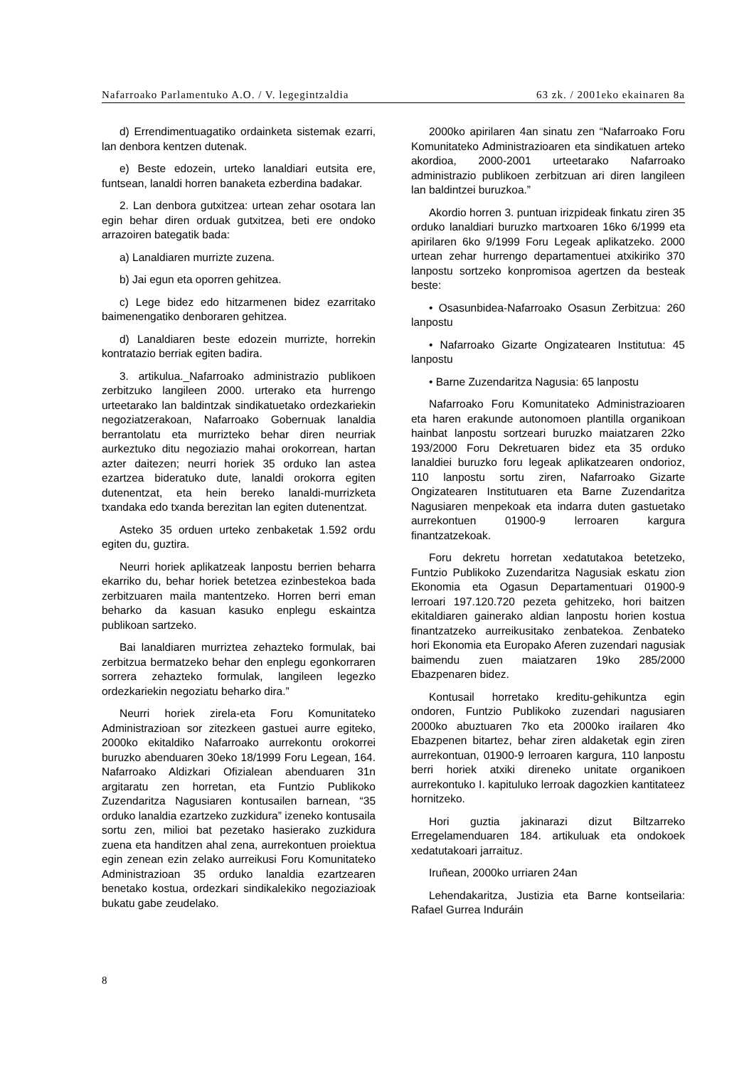Nafarroako Parlamentuko A.O. / V. legegintzaldia 63 zk. / 2001eko ekainaren 8a
d) Errendimentuagatiko ordainketa sistemak ezarri, lan denbora kentzen dutenak.
e) Beste edozein, urteko lanaldiari eutsita ere, funtsean, lanaldi horren banaketa ezberdina badakar.
2. Lan denbora gutxitzea: urtean zehar osotara lan egin behar diren orduak gutxitzea, beti ere ondoko arrazoiren bategatik bada:
a) Lanaldiaren murrizte zuzena.
b) Jai egun eta oporren gehitzea.
c) Lege bidez edo hitzarmenen bidez ezarritako baimenengatiko denboraren gehitzea.
d) Lanaldiaren beste edozein murrizte, horrekin kontratazio berriak egiten badira.
3. artikulua._Nafarroako administrazio publikoen zerbitzuko langileen 2000. urterako eta hurrengo urteetarako lan baldintzak sindikatuetako ordezkariekin negoziatzerakoan, Nafarroako Gobernuak lanaldia berrantolatu eta murrizteko behar diren neurriak aurkeztuko ditu negoziazio mahai orokorrean, hartan azter daitezen; neurri horiek 35 orduko lan astea ezartzea bideratuko dute, lanaldi orokorra egiten dutenentzat, eta hein bereko lanaldi-murrizketa txandaka edo txanda berezitan lan egiten dutenentzat.
Asteko 35 orduen urteko zenbaketak 1.592 ordu egiten du, guztira.
Neurri horiek aplikatzeak lanpostu berrien beharra ekarriko du, behar horiek betetzea ezinbestekoa bada zerbitzuaren maila mantentzeko. Horren berri eman beharko da kasuan kasuko enplegu eskaintza publikoan sartzeko.
Bai lanaldiaren murriztea zehazteko formulak, bai zerbitzua bermatzeko behar den enplegu egonkorraren sorrera zehazteko formulak, langileen legezko ordezkariekin negoziatu beharko dira.”
Neurri horiek zirela-eta Foru Komunitateko Administrazioan sor zitezkeen gastuei aurre egiteko, 2000ko ekitaldiko Nafarroako aurrekontu orokorrei buruzko abenduaren 30eko 18/1999 Foru Legean, 164. Nafarroako Aldizkari Ofizialean abenduaren 31n argitaratu zen horretan, eta Funtzio Publikoko Zuzendaritza Nagusiaren kontusailen barnean, “35 orduko lanaldia ezartzeko zuzkidura” izeneko kontusaila sortu zen, milioi bat pezetako hasierako zuzkidura zuena eta handitzen ahal zena, aurrekontuen proiektua egin zenean ezin zelako aurreikusi Foru Komunitateko Administrazioan 35 orduko lanaldia ezartzearen benetako kostua, ordezkari sindikalekiko negoziazioak bukatu gabe zeudelako.
2000ko apirilaren 4an sinatu zen “Nafarroako Foru Komunitateko Administrazioaren eta sindikatuen arteko akordioa, 2000-2001 urteetarako Nafarroako administrazio publikoen zerbitzuan ari diren langileen lan baldintzei buruzkoa.”
Akordio horren 3. puntuan irizpideak finkatu ziren 35 orduko lanaldiari buruzko martxoaren 16ko 6/1999 eta apirilaren 6ko 9/1999 Foru Legeak aplikatzeko. 2000 urtean zehar hurrengo departamentuei atxikiriko 370 lanpostu sortzeko konpromisoa agertzen da besteak beste:
• Osasunbidea-Nafarroako Osasun Zerbitzua: 260 lanpostu
• Nafarroako Gizarte Ongizatearen Institutua: 45 lanpostu
• Barne Zuzendaritza Nagusia: 65 lanpostu
Nafarroako Foru Komunitateko Administrazioaren eta haren erakunde autonomoen plantilla organikoan hainbat lanpostu sortzeari buruzko maiatzaren 22ko 193/2000 Foru Dekretuaren bidez eta 35 orduko lanaldiei buruzko foru legeak aplikatzearen ondorioz, 110 lanpostu sortu ziren, Nafarroako Gizarte Ongizatearen Institutuaren eta Barne Zuzendaritza Nagusiaren menpekoak eta indarra duten gastuetako aurrekontuen 01900-9 lerroaren kargura finantzatzekoak.
Foru dekretu horretan xedatutakoa betetzeko, Funtzio Publikoko Zuzendaritza Nagusiak eskatu zion Ekonomia eta Ogasun Departamentuari 01900-9 lerroari 197.120.720 pezeta gehitzeko, hori baitzen ekitaldiaren gainerako aldian lanpostu horien kostua finantzatzeko aurreikusitako zenbatekoa. Zenbateko hori Ekonomia eta Europako Aferen zuzendari nagusiak baimendu zuen maiatzaren 19ko 285/2000 Ebazpenaren bidez.
Kontusail horretako kreditu-gehikuntza egin ondoren, Funtzio Publikoko zuzendari nagusiaren 2000ko abuztuaren 7ko eta 2000ko irailaren 4ko Ebazpenen bitartez, behar ziren aldaketak egin ziren aurrekontuan, 01900-9 lerroaren kargura, 110 lanpostu berri horiek atxiki direneko unitate organikoen aurrekontuko I. kapituluko lerroak dagozkien kantitateez hornitzeko.
Hori guztia jakinarazi dizut Biltzarreko Erregelamenduaren 184. artikuluak eta ondokoek xedatutakoari jarraituz.
Iruñean, 2000ko urriaren 24an
Lehendakaritza, Justizia eta Barne kontseilaria: Rafael Gurrea Induráin
8